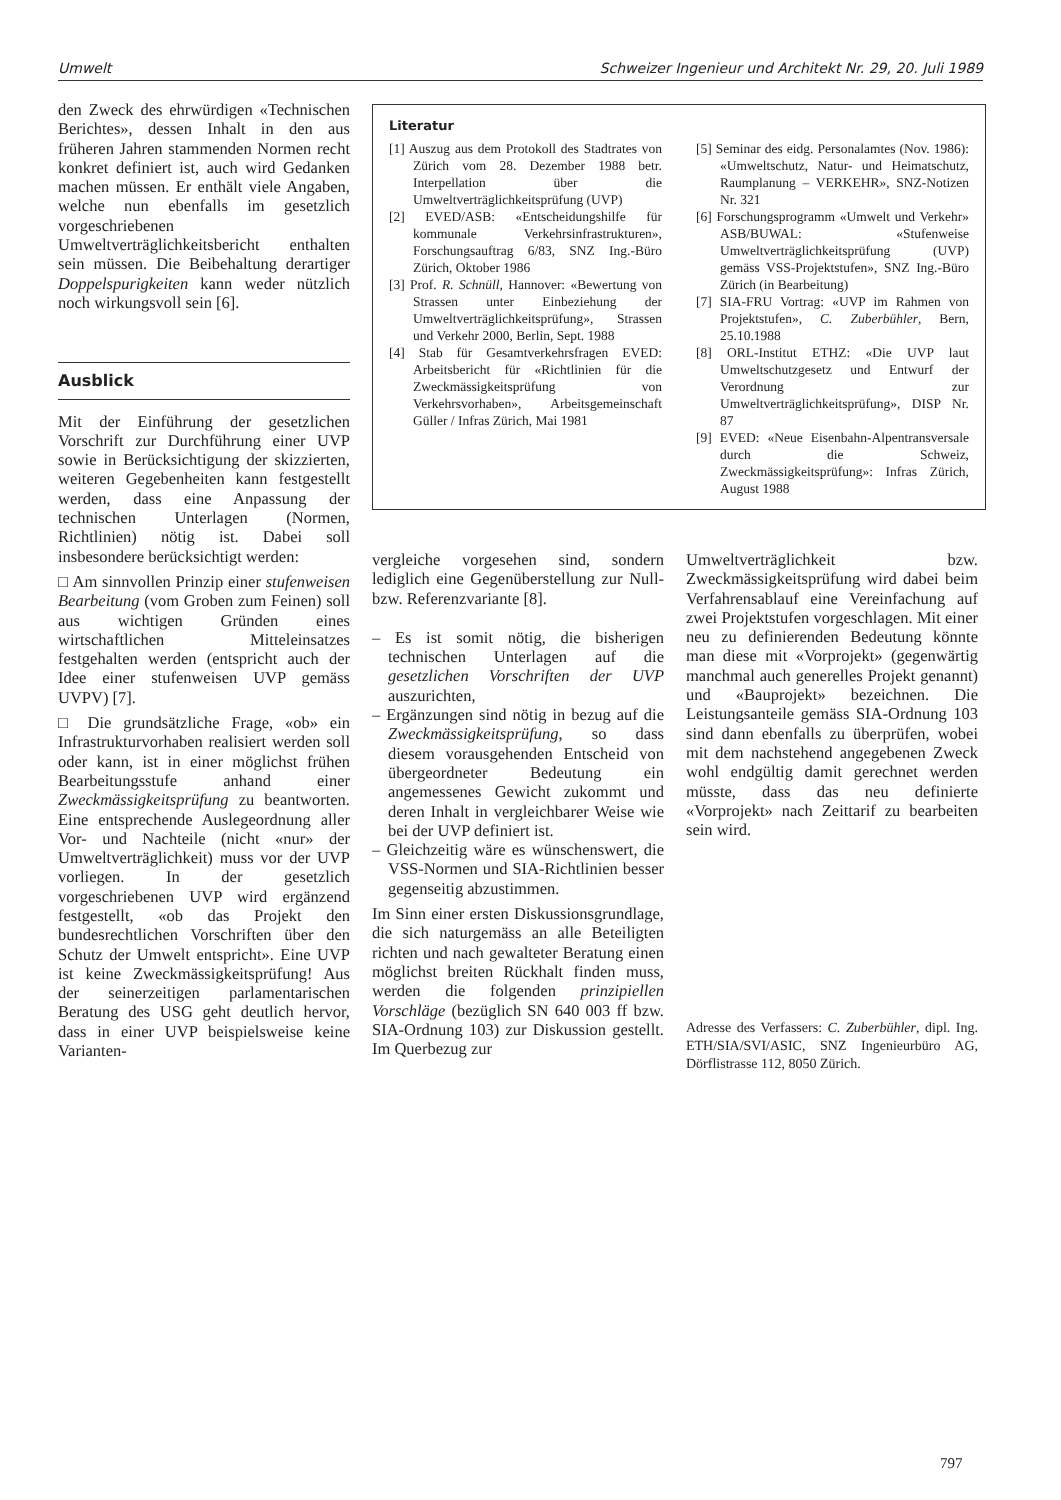Umwelt Schweizer Ingenieur und Architekt Nr. 29, 20. Juli 1989
den Zweck des ehrwürdigen «Technischen Berichtes», dessen Inhalt in den aus früheren Jahren stammenden Normen recht konkret definiert ist, auch wird Gedanken machen müssen. Er enthält viele Angaben, welche nun ebenfalls im gesetzlich vorgeschriebenen Umweltverträglichkeitsbericht enthalten sein müssen. Die Beibehaltung derartiger Doppelspurigkeiten kann weder nützlich noch wirkungsvoll sein [6].
Ausblick
Mit der Einführung der gesetzlichen Vorschrift zur Durchführung einer UVP sowie in Berücksichtigung der skizzierten, weiteren Gegebenheiten kann festgestellt werden, dass eine Anpassung der technischen Unterlagen (Normen, Richtlinien) nötig ist. Dabei soll insbesondere berücksichtigt werden:
□ Am sinnvollen Prinzip einer stufenweisen Bearbeitung (vom Groben zum Feinen) soll aus wichtigen Gründen eines wirtschaftlichen Mitteleinsatzes festgehalten werden (entspricht auch der Idee einer stufenweisen UVP gemäss UVPV) [7].
□ Die grundsätzliche Frage, «ob» ein Infrastrukturvorhaben realisiert werden soll oder kann, ist in einer möglichst frühen Bearbeitungsstufe anhand einer Zweckmässigkeitsprüfung zu beantworten. Eine entsprechende Auslegeordnung aller Vor- und Nachteile (nicht «nur» der Umweltverträglichkeit) muss vor der UVP vorliegen. In der gesetzlich vorgeschriebenen UVP wird ergänzend festgestellt, «ob das Projekt den bundesrechtlichen Vorschriften über den Schutz der Umwelt entspricht». Eine UVP ist keine Zweckmässigkeitsprüfung! Aus der seinerzeitigen parlamentarischen Beratung des USG geht deutlich hervor, dass in einer UVP beispielsweise keine Varianten-
Literatur
[1] Auszug aus dem Protokoll des Stadtrates von Zürich vom 28. Dezember 1988 betr. Interpellation über die Umweltverträglichkeitsprüfung (UVP)
[2] EVED/ASB: «Entscheidungshilfe für kommunale Verkehrsinfrastrukturen», Forschungsauftrag 6/83, SNZ Ing.-Büro Zürich, Oktober 1986
[3] Prof. R. Schnüll, Hannover: «Bewertung von Strassen unter Einbeziehung der Umweltverträglichkeitsprüfung», Strassen und Verkehr 2000, Berlin, Sept. 1988
[4] Stab für Gesamtverkehrsfragen EVED: Arbeitsbericht für «Richtlinien für die Zweckmässigkeitsprüfung von Verkehrsvorhaben», Arbeitsgemeinschaft Güller / Infras Zürich, Mai 1981
[5] Seminar des eidg. Personalamtes (Nov. 1986): «Umweltschutz, Natur- und Heimatschutz, Raumplanung – VERKEHR», SNZ-Notizen Nr. 321
[6] Forschungsprogramm «Umwelt und Verkehr» ASB/BUWAL: «Stufenweise Umweltverträglichkeitsprüfung (UVP) gemäss VSS-Projektstufen», SNZ Ing.-Büro Zürich (in Bearbeitung)
[7] SIA-FRU Vortrag: «UVP im Rahmen von Projektstufen», C. Zuberbühler, Bern, 25.10.1988
[8] ORL-Institut ETHZ: «Die UVP laut Umweltschutzgesetz und Entwurf der Verordnung zur Umweltverträglichkeitsprüfung», DISP Nr. 87
[9] EVED: «Neue Eisenbahn-Alpentransversale durch die Schweiz, Zweckmässigkeitsprüfung»: Infras Zürich, August 1988
vergleiche vorgesehen sind, sondern lediglich eine Gegenüberstellung zur Null- bzw. Referenzvariante [8].
– Es ist somit nötig, die bisherigen technischen Unterlagen auf die gesetzlichen Vorschriften der UVP auszurichten,
– Ergänzungen sind nötig in bezug auf die Zweckmässigkeitsprüfung, so dass diesem vorausgehenden Entscheid von übergeordneter Bedeutung ein angemessenes Gewicht zukommt und deren Inhalt in vergleichbarer Weise wie bei der UVP definiert ist.
– Gleichzeitig wäre es wünschenswert, die VSS-Normen und SIA-Richtlinien besser gegenseitig abzustimmen.
Im Sinn einer ersten Diskussionsgrundlage, die sich naturgemäss an alle Beteiligten richten und nach gewalteter Beratung einen möglichst breiten Rückhalt finden muss, werden die folgenden prinzipiellen Vorschläge (bezüglich SN 640 003 ff bzw. SIA-Ordnung 103) zur Diskussion gestellt. Im Querbezug zur
Umweltverträglichkeit bzw. Zweckmässigkeitsprüfung wird dabei beim Verfahrensablauf eine Vereinfachung auf zwei Projektstufen vorgeschlagen. Mit einer neu zu definierenden Bedeutung könnte man diese mit «Vorprojekt» (gegenwärtig manchmal auch generelles Projekt genannt) und «Bauprojekt» bezeichnen. Die Leistungsanteile gemäss SIA-Ordnung 103 sind dann ebenfalls zu überprüfen, wobei mit dem nachstehend angegebenen Zweck wohl endgültig damit gerechnet werden müsste, dass das neu definierte «Vorprojekt» nach Zeittarif zu bearbeiten sein wird.
Adresse des Verfassers: C. Zuberbühler, dipl. Ing. ETH/SIA/SVI/ASIC, SNZ Ingenieurbüro AG, Dörflistrasse 112, 8050 Zürich.
797